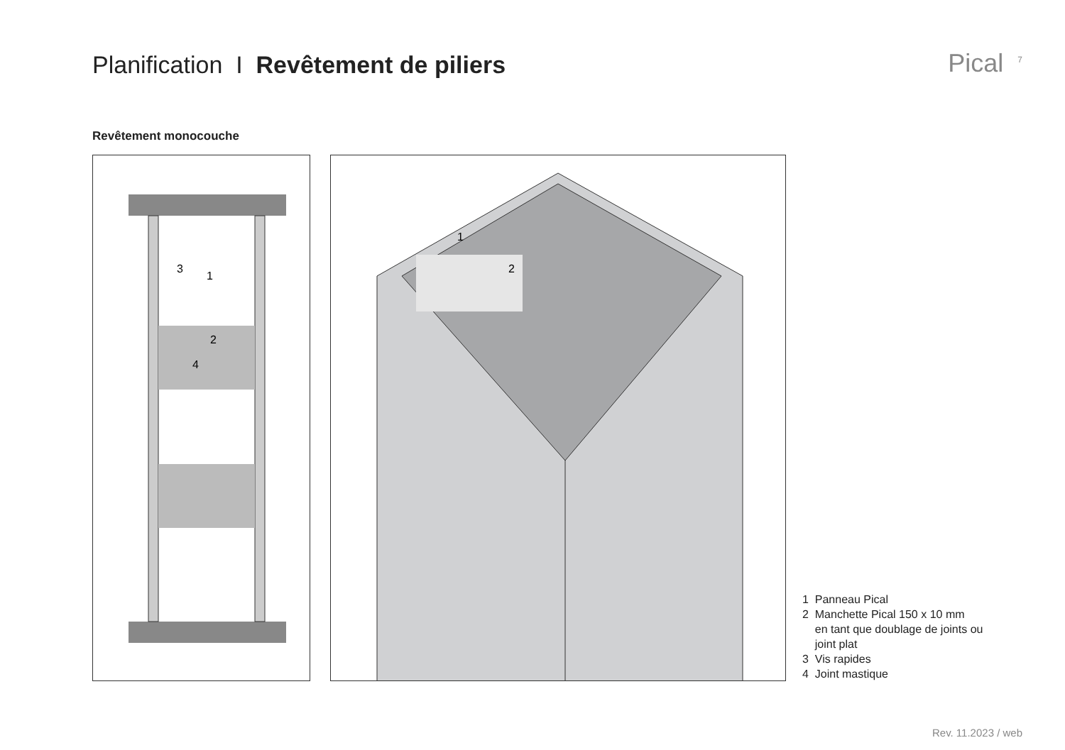Planification I Revêtement de piliers
Pical<sup>7</sup>
Revêtement monocouche
3
1
2
4
2
1
1 Panneau Pical
2 Manchette Pical 150 x 10 mm
en tant que doublage de joints ou
joint plat
3 Vis rapides
4 Joint mastique
Rev. 11.2023 / web